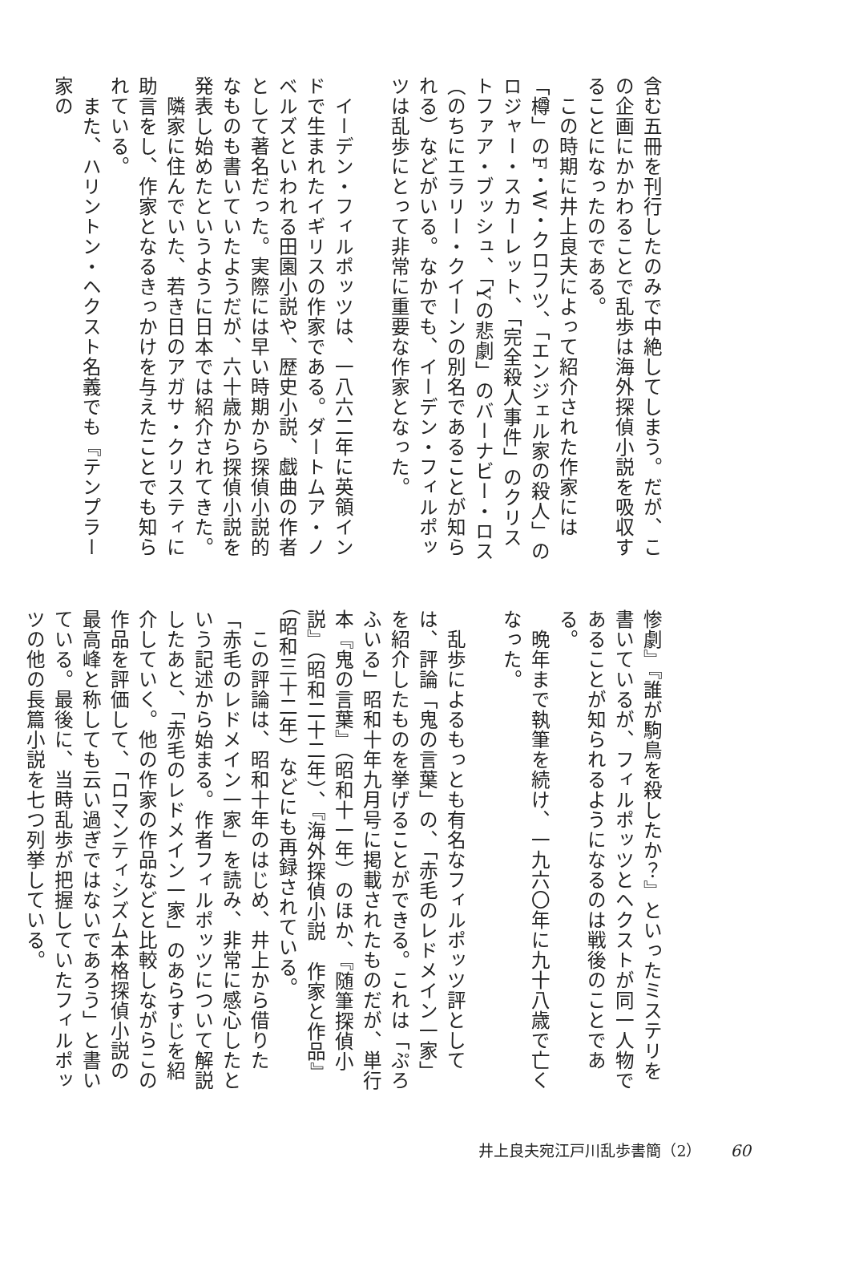含む五冊を刊行したのみで中絶してしまう。だが、この企画にかかわることで乱歩は海外探偵小説を吸収することになったのである。
　この時期に井上良夫によって紹介された作家には「樽」のF・W・クロフツ、「エンジェル家の殺人」のロジャー・スカーレット、「完全殺人事件」のクリストファア・ブッシュ、「Yの悲劇」のバーナビー・ロス（のちにエラリー・クイーンの別名であることが知られる）などがいる。なかでも、イーデン・フィルポッツは乱歩にとって非常に重要な作家となった。
　
　イーデン・フィルポッツは、一八六二年に英領インドで生まれたイギリスの作家である。ダートムア・ノベルズといわれる田園小説や、歴史小説、戯曲の作者として著名だった。実際には早い時期から探偵小説的なものも書いていたようだが、六十歳から探偵小説を発表し始めたというように日本では紹介されてきた。
　隣家に住んでいた、若き日のアガサ・クリスティに助言をし、作家となるきっかけを与えたことでも知られている。
　また、ハリントン・ヘクスト名義でも『テンプラー家の
惨劇』『誰が駒鳥を殺したか？』といったミステリを書いているが、フィルポッツとヘクストが同一人物であることが知られるようになるのは戦後のことである。
　晩年まで執筆を続け、一九六〇年に九十八歳で亡くなった。
　
　乱歩によるもっとも有名なフィルポッツ評としては、評論「鬼の言葉」の、「赤毛のレドメイン一家」を紹介したものを挙げることができる。これは「ぷろふいる」昭和十年九月号に掲載されたものだが、単行本『鬼の言葉』（昭和十一年）のほか、『随筆探偵小説』（昭和二十二年）、『海外探偵小説　作家と作品』（昭和三十二年）などにも再録されている。
　この評論は、昭和十年のはじめ、井上から借りた「赤毛のレドメイン一家」を読み、非常に感心したという記述から始まる。作者フィルポッツについて解説したあと、「赤毛のレドメイン一家」のあらすじを紹介していく。他の作家の作品などと比較しながらこの作品を評価して、「ロマンティシズム本格探偵小説の最高峰と称しても云い過ぎではないであろう」と書いている。最後に、当時乱歩が把握していたフィルポッツの他の長篇小説を七つ列挙している。
井上良夫宛江戸川乱歩書簡（2） 60